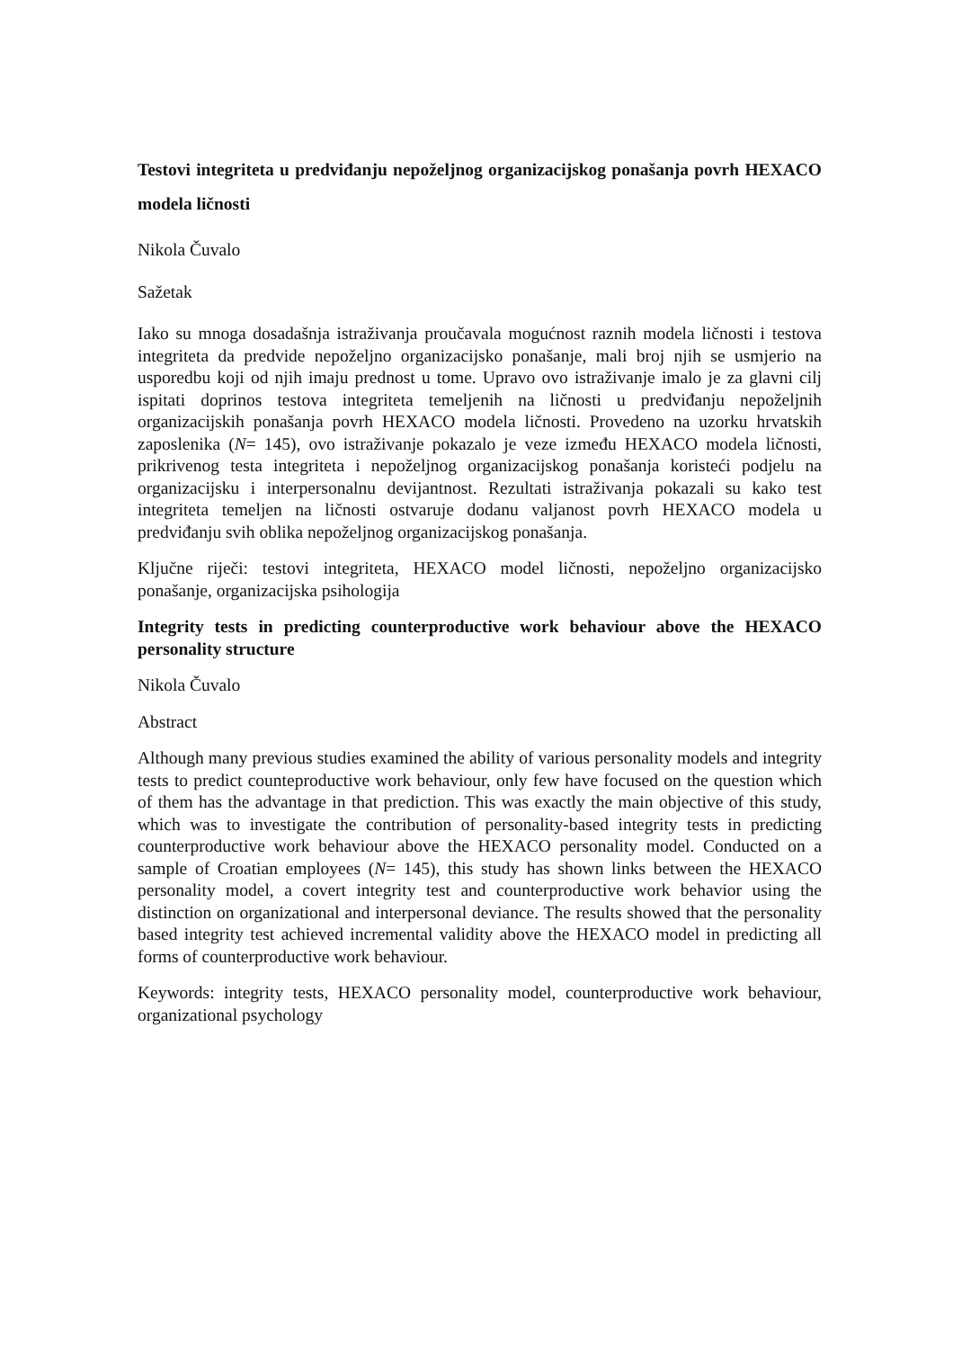Testovi integriteta u predviđanju nepoželjnog organizacijskog ponašanja povrh HEXACO modela ličnosti
Nikola Čuvalo
Sažetak
Iako su mnoga dosadašnja istraživanja proučavala mogućnost raznih modela ličnosti i testova integriteta da predvide nepoželjno organizacijsko ponašanje, mali broj njih se usmjerio na usporedbu koji od njih imaju prednost u tome. Upravo ovo istraživanje imalo je za glavni cilj ispitati doprinos testova integriteta temeljenih na ličnosti u predviđanju nepoželjnih organizacijskih ponašanja povrh HEXACO modela ličnosti. Provedeno na uzorku hrvatskih zaposlenika (N= 145), ovo istraživanje pokazalo je veze između HEXACO modela ličnosti, prikrivenog testa integriteta i nepoželjnog organizacijskog ponašanja koristeći podjelu na organizacijsku i interpersonalnu devijantnost. Rezultati istraživanja pokazali su kako test integriteta temeljen na ličnosti ostvaruje dodanu valjanost povrh HEXACO modela u predviđanju svih oblika nepoželjnog organizacijskog ponašanja.
Ključne riječi: testovi integriteta, HEXACO model ličnosti, nepoželjno organizacijsko ponašanje, organizacijska psihologija
Integrity tests in predicting counterproductive work behaviour above the HEXACO personality structure
Nikola Čuvalo
Abstract
Although many previous studies examined the ability of various personality models and integrity tests to predict counteproductive work behaviour, only few have focused on the question which of them has the advantage in that prediction. This was exactly the main objective of this study, which was to investigate the contribution of personality-based integrity tests in predicting counterproductive work behaviour above the HEXACO personality model. Conducted on a sample of Croatian employees (N= 145), this study has shown links between the HEXACO personality model, a covert integrity test and counterproductive work behavior using the distinction on organizational and interpersonal deviance. The results showed that the personality based integrity test achieved incremental validity above the HEXACO model in predicting all forms of counterproductive work behaviour.
Keywords: integrity tests, HEXACO personality model, counterproductive work behaviour, organizational psychology